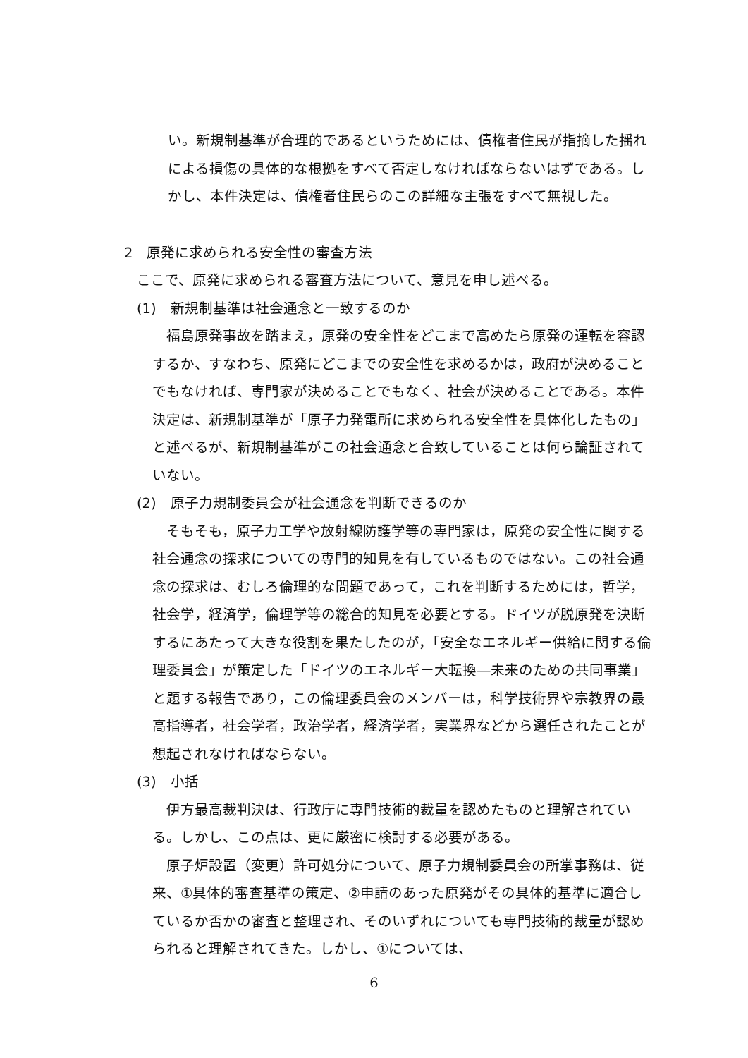い。新規制基準が合理的であるというためには、債権者住民が指摘した揺れによる損傷の具体的な根拠をすべて否定しなければならないはずである。しかし、本件決定は、債権者住民らのこの詳細な主張をすべて無視した。
2　原発に求められる安全性の審査方法
ここで、原発に求められる審査方法について、意見を申し述べる。
(1)　新規制基準は社会通念と一致するのか
　福島原発事故を踏まえ，原発の安全性をどこまで高めたら原発の運転を容認するか、すなわち、原発にどこまでの安全性を求めるかは，政府が決めることでもなければ、専門家が決めることでもなく、社会が決めることである。本件決定は、新規制基準が「原子力発電所に求められる安全性を具体化したもの」と述べるが、新規制基準がこの社会通念と合致していることは何ら論証されていない。
(2)　原子力規制委員会が社会通念を判断できるのか
　そもそも，原子力工学や放射線防護学等の専門家は，原発の安全性に関する社会通念の探求についての専門的知見を有しているものではない。この社会通念の探求は、むしろ倫理的な問題であって，これを判断するためには，哲学，社会学，経済学，倫理学等の総合的知見を必要とする。ドイツが脱原発を決断するにあたって大きな役割を果たしたのが，「安全なエネルギー供給に関する倫理委員会」が策定した「ドイツのエネルギー大転換―未来のための共同事業」と題する報告であり，この倫理委員会のメンバーは，科学技術界や宗教界の最高指導者，社会学者，政治学者，経済学者，実業界などから選任されたことが想起されなければならない。
(3)　小括
　伊方最高裁判決は、行政庁に専門技術的裁量を認めたものと理解されている。しかし、この点は、更に厳密に検討する必要がある。
　原子炉設置（変更）許可処分について、原子力規制委員会の所掌事務は、従来、①具体的審査基準の策定、②申請のあった原発がその具体的基準に適合しているか否かの審査と整理され、そのいずれについても専門技術的裁量が認められると理解されてきた。しかし、①については、
6